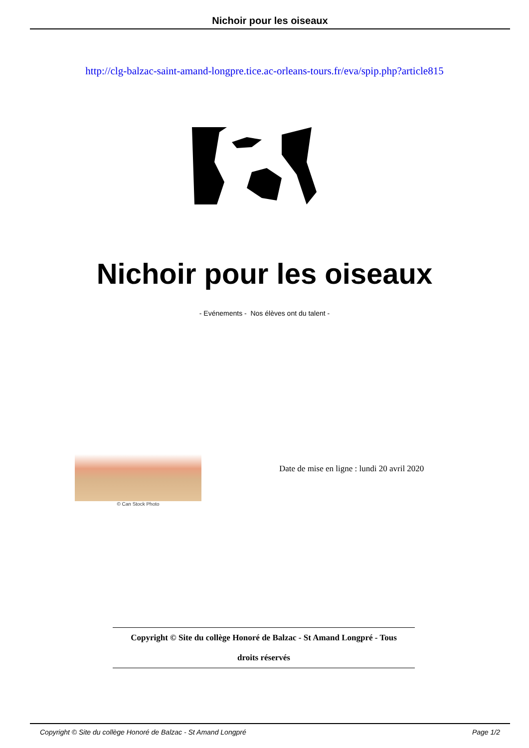Nichoir pour les oiseaux
http://clg-balzac-saint-amand-longpre.tice.ac-orleans-tours.fr/eva/spip.php?article815
Nichoir pour les oiseaux
- Evénements - Nos élèves ont du talent -
© Can Stock Photo
Date de mise en ligne : lundi 20 avril 2020
Copyright © Site du collège Honoré de Balzac - St Amand Longpré - Tous
droits réservés
Copyright © Site du collège Honoré de Balzac - St Amand Longpré Page 1/2